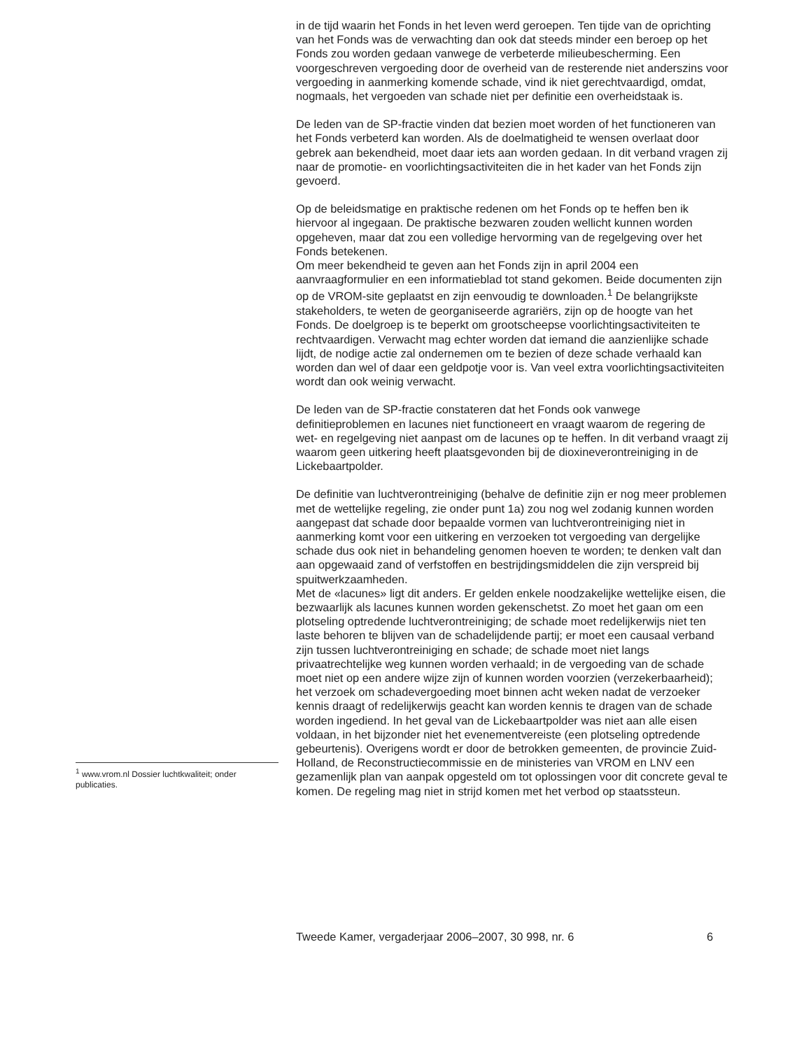<sup>1</sup> www.vrom.nl Dossier luchtkwaliteit; onder publicaties.
in de tijd waarin het Fonds in het leven werd geroepen. Ten tijde van de oprichting van het Fonds was de verwachting dan ook dat steeds minder een beroep op het Fonds zou worden gedaan vanwege de verbeterde milieubescherming. Een voorgeschreven vergoeding door de overheid van de resterende niet anderszins voor vergoeding in aanmerking komende schade, vind ik niet gerechtvaardigd, omdat, nogmaals, het vergoeden van schade niet per definitie een overheidstaak is.
De leden van de SP-fractie vinden dat bezien moet worden of het functioneren van het Fonds verbeterd kan worden. Als de doelmatigheid te wensen overlaat door gebrek aan bekendheid, moet daar iets aan worden gedaan. In dit verband vragen zij naar de promotie- en voorlichtingsactiviteiten die in het kader van het Fonds zijn gevoerd.
Op de beleidsmatige en praktische redenen om het Fonds op te heffen ben ik hiervoor al ingegaan. De praktische bezwaren zouden wellicht kunnen worden opgeheven, maar dat zou een volledige hervorming van de regelgeving over het Fonds betekenen.
Om meer bekendheid te geven aan het Fonds zijn in april 2004 een aanvraagformulier en een informatieblad tot stand gekomen. Beide documenten zijn op de VROM-site geplaatst en zijn eenvoudig te downloaden.<sup>1</sup> De belangrijkste stakeholders, te weten de georganiseerde agrariërs, zijn op de hoogte van het Fonds. De doelgroep is te beperkt om grootscheepse voorlichtingsactiviteiten te rechtvaardigen. Verwacht mag echter worden dat iemand die aanzienlijke schade lijdt, de nodige actie zal ondernemen om te bezien of deze schade verhaald kan worden dan wel of daar een geldpotje voor is. Van veel extra voorlichtingsactiviteiten wordt dan ook weinig verwacht.
De leden van de SP-fractie constateren dat het Fonds ook vanwege definitieproblemen en lacunes niet functioneert en vraagt waarom de regering de wet- en regelgeving niet aanpast om de lacunes op te heffen. In dit verband vraagt zij waarom geen uitkering heeft plaatsgevonden bij de dioxineverontreiniging in de Lickebaartpolder.
De definitie van luchtverontreiniging (behalve de definitie zijn er nog meer problemen met de wettelijke regeling, zie onder punt 1a) zou nog wel zodanig kunnen worden aangepast dat schade door bepaalde vormen van luchtverontreiniging niet in aanmerking komt voor een uitkering en verzoeken tot vergoeding van dergelijke schade dus ook niet in behandeling genomen hoeven te worden; te denken valt dan aan opgewaaid zand of verfstoffen en bestrijdingsmiddelen die zijn verspreid bij spuitwerkzaamheden.
Met de «lacunes» ligt dit anders. Er gelden enkele noodzakelijke wettelijke eisen, die bezwaarlijk als lacunes kunnen worden gekenschetst. Zo moet het gaan om een plotseling optredende luchtverontreiniging; de schade moet redelijkerwijs niet ten laste behoren te blijven van de schadelijdende partij; er moet een causaal verband zijn tussen luchtverontreiniging en schade; de schade moet niet langs privaatrechtelijke weg kunnen worden verhaald; in de vergoeding van de schade moet niet op een andere wijze zijn of kunnen worden voorzien (verzekerbaarheid); het verzoek om schadevergoeding moet binnen acht weken nadat de verzoeker kennis draagt of redelijkerwijs geacht kan worden kennis te dragen van de schade worden ingediend. In het geval van de Lickebaartpolder was niet aan alle eisen voldaan, in het bijzonder niet het evenementvereiste (een plotseling optredende gebeurtenis). Overigens wordt er door de betrokken gemeenten, de provincie Zuid-Holland, de Reconstructiecommissie en de ministeries van VROM en LNV een gezamenlijk plan van aanpak opgesteld om tot oplossingen voor dit concrete geval te komen. De regeling mag niet in strijd komen met het verbod op staatssteun.
Tweede Kamer, vergaderjaar 2006–2007, 30 998, nr. 6 6